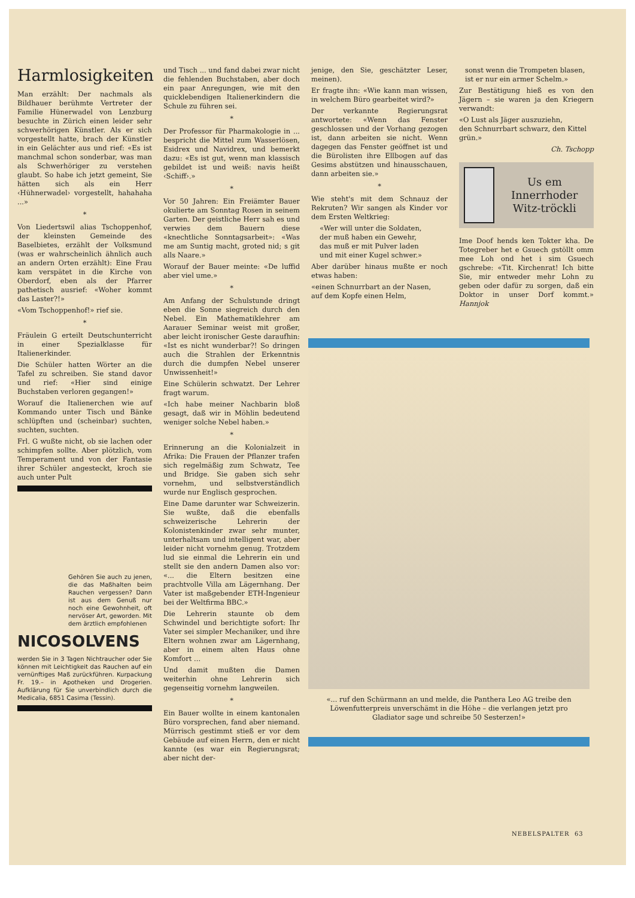Harmlosigkeiten
Man erzählt: Der nachmals als Bildhauer berühmte Vertreter der Familie Hünerwadel von Lenzburg besuchte in Zürich einen leider sehr schwerhörigen Künstler. Als er sich vorgestellt hatte, brach der Künstler in ein Gelächter aus und rief: «Es ist manchmal schon sonderbar, was man als Schwerhöriger zu verstehen glaubt. So habe ich jetzt gemeint, Sie hätten sich als ein Herr ‹Hühnerwadel› vorgestellt, hahahaha ...»
*
Von Liedertswil alias Tschoppenhof, der kleinsten Gemeinde des Baselbietes, erzählt der Volksmund (was er wahrscheinlich ähnlich auch an andern Orten erzählt): Eine Frau kam verspätet in die Kirche von Oberdorf, eben als der Pfarrer pathetisch ausrief: «Woher kommt das Laster?!»
«Vom Tschoppenhof!» rief sie.
*
Fräulein G erteilt Deutschunterricht in einer Spezialklasse für Italienerkinder.
Die Schüler hatten Wörter an die Tafel zu schreiben. Sie stand davor und rief: «Hier sind einige Buchstaben verloren gegangen!»
Worauf die Italienerchen wie auf Kommando unter Tisch und Bänke schlüpften und (scheinbar) suchten, suchten, suchten.
Frl. G wußte nicht, ob sie lachen oder schimpfen sollte. Aber plötzlich, vom Temperament und von der Fantasie ihrer Schüler angesteckt, kroch sie auch unter Pult
Gehören Sie auch zu jenen, die das Maßhalten beim Rauchen vergessen? Dann ist aus dem Genuß nur noch eine Gewohnheit, oft nervöser Art, geworden. Mit dem ärztlich empfohlenen
NICOSOLVENS
werden Sie in 3 Tagen Nichtraucher oder Sie können mit Leichtigkeit das Rauchen auf ein vernünftiges Maß zurückführen. Kurpackung Fr. 19.– in Apotheken und Drogerien. Aufklärung für Sie unverbindlich durch die Medicalia, 6851 Casima (Tessin).
und Tisch ... und fand dabei zwar nicht die fehlenden Buchstaben, aber doch ein paar Anregungen, wie mit den quicklebendigen Italienerkindern die Schule zu führen sei.
*
Der Professor für Pharmakologie in ... bespricht die Mittel zum Wasserlösen, Esidrex und Navidrex, und bemerkt dazu: «Es ist gut, wenn man klassisch gebildet ist und weiß: navis heißt ‹Schiff›.»
*
Vor 50 Jahren: Ein Freiämter Bauer okulierte am Sonntag Rosen in seinem Garten. Der geistliche Herr sah es und verwies dem Bauern diese «knechtliche Sonntagsarbeit»: «Was me am Suntig macht, groted nid; s git alls Naare.»
Worauf der Bauer meinte: «De luffid aber viel ume.»
*
Am Anfang der Schulstunde dringt eben die Sonne siegreich durch den Nebel. Ein Mathematiklehrer am Aarauer Seminar weist mit großer, aber leicht ironischer Geste daraufhin: «Ist es nicht wunderbar?! So dringen auch die Strahlen der Erkenntnis durch die dumpfen Nebel unserer Unwissenheit!»
Eine Schülerin schwatzt. Der Lehrer fragt warum.
«Ich habe meiner Nachbarin bloß gesagt, daß wir in Möhlin bedeutend weniger solche Nebel haben.»
*
Erinnerung an die Kolonialzeit in Afrika: Die Frauen der Pflanzer trafen sich regelmäßig zum Schwatz, Tee und Bridge. Sie gaben sich sehr vornehm, und selbstverständlich wurde nur Englisch gesprochen.
Eine Dame darunter war Schweizerin. Sie wußte, daß die ebenfalls schweizerische Lehrerin der Kolonistenkinder zwar sehr munter, unterhaltsam und intelligent war, aber leider nicht vornehm genug. Trotzdem lud sie einmal die Lehrerin ein und stellt sie den andern Damen also vor: «... die Eltern besitzen eine prachtvolle Villa am Lägernhang. Der Vater ist maßgebender ETH-Ingenieur bei der Weltfirma BBC.»
Die Lehrerin staunte ob dem Schwindel und berichtigte sofort: Ihr Vater sei simpler Mechaniker, und ihre Eltern wohnen zwar am Lägernhang, aber in einem alten Haus ohne Komfort ...
Und damit mußten die Damen weiterhin ohne Lehrerin sich gegenseitig vornehm langweilen.
*
Ein Bauer wollte in einem kantonalen Büro vorsprechen, fand aber niemand. Mürrisch gestimmt stieß er vor dem Gebäude auf einen Herrn, den er nicht kannte (es war ein Regierungsrat; aber nicht der-
jenige, den Sie, geschätzter Leser, meinen).
Er fragte ihn: «Wie kann man wissen, in welchem Büro gearbeitet wird?»
Der verkannte Regierungsrat antwortete: «Wenn das Fenster geschlossen und der Vorhang gezogen ist, dann arbeiten sie nicht. Wenn dagegen das Fenster geöffnet ist und die Bürolisten ihre Ellbogen auf das Gesims abstützen und hinausschauen, dann arbeiten sie.»
*
Wie steht's mit dem Schnauz der Rekruten? Wir sangen als Kinder vor dem Ersten Weltkrieg:
«Wer will unter die Soldaten,
der muß haben ein Gewehr,
das muß er mit Pulver laden
und mit einer Kugel schwer.»
Aber darüber hinaus mußte er noch etwas haben:
«einen Schnurrbart an der Nasen,
auf dem Kopfe einen Helm,
sonst wenn die Trompeten blasen,
ist er nur ein armer Schelm.»
Zur Bestätigung hieß es von den Jägern – sie waren ja den Kriegern verwandt:
«O Lust als Jäger auszuziehn,
den Schnurrbart schwarz, den Kittel grün.»
Ch. Tschopp
Us em Innerrhoder Witz-tröckli
Ime Doof hends ken Tokter kha. De Totegreber het e Gsuech gstöllt omm mee Loh ond het i sim Gsuech gschrebe: «Tit. Kirchenrat! Ich bitte Sie, mir entweder mehr Lohn zu geben oder dafür zu sorgen, daß ein Doktor in unser Dorf kommt.» Hannjok
«... ruf den Schürmann an und melde, die Panthera Leo AG treibe den Löwenfutterpreis unverschämt in die Höhe – die verlangen jetzt pro Gladiator sage und schreibe 50 Sesterzen!»
NEBELSPALTER 63